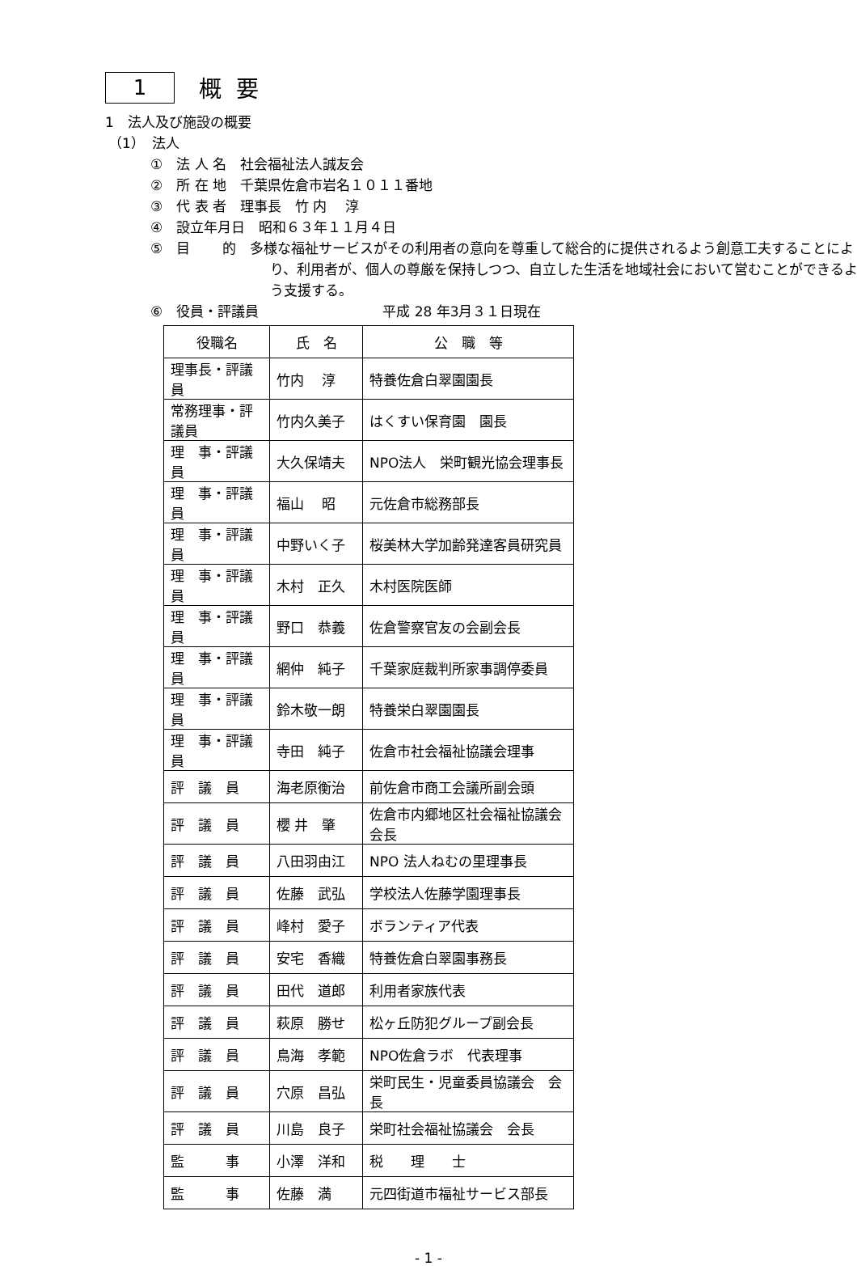1
概要
1　法人及び施設の概要
（1）　法人
①　法 人 名　社会福祉法人誠友会
②　所 在 地　千葉県佐倉市岩名１０１１番地
③　代 表 者　理事長　竹 内　 淳
④　設立年月日　昭和６３年１１月４日
⑤　目　　 的　多様な福祉サービスがその利用者の意向を尊重して総合的に提供されるよう創意工夫することにより、利用者が、個人の尊厳を保持しつつ、自立した生活を地域社会において営むことができるよう支援する。
⑥　役員・評議員　　　　　　　　　平成 28 年3月３１日現在
| 役職名 | 氏 名 | 公 職 等 |
| --- | --- | --- |
| 理事長・評議員 | 竹内 淳 | 特養佐倉白翠園園長 |
| 常務理事・評議員 | 竹内久美子 | はくすい保育園 園長 |
| 理 事・評議員 | 大久保靖夫 | NPO法人 栄町観光協会理事長 |
| 理 事・評議員 | 福山 昭 | 元佐倉市総務部長 |
| 理 事・評議員 | 中野いく子 | 桜美林大学加齢発達客員研究員 |
| 理 事・評議員 | 木村 正久 | 木村医院医師 |
| 理 事・評議員 | 野口 恭義 | 佐倉警察官友の会副会長 |
| 理 事・評議員 | 網仲 純子 | 千葉家庭裁判所家事調停委員 |
| 理 事・評議員 | 鈴木敬一朗 | 特養栄白翠園園長 |
| 理 事・評議員 | 寺田 純子 | 佐倉市社会福祉協議会理事 |
| 評 議 員 | 海老原衡治 | 前佐倉市商工会議所副会頭 |
| 評 議 員 | 櫻 井 肇 | 佐倉市内郷地区社会福祉協議会会長 |
| 評 議 員 | 八田羽由江 | NPO 法人ねむの里理事長 |
| 評 議 員 | 佐藤 武弘 | 学校法人佐藤学園理事長 |
| 評 議 員 | 峰村 愛子 | ボランティア代表 |
| 評 議 員 | 安宅 香織 | 特養佐倉白翠園事務長 |
| 評 議 員 | 田代 道郎 | 利用者家族代表 |
| 評 議 員 | 萩原 勝せ | 松ヶ丘防犯グループ副会長 |
| 評 議 員 | 鳥海 孝範 | NPO佐倉ラボ 代表理事 |
| 評 議 員 | 穴原 昌弘 | 栄町民生・児童委員協議会 会長 |
| 評 議 員 | 川島 良子 | 栄町社会福祉協議会 会長 |
| 監 事 | 小澤 洋和 | 税 理 士 |
| 監 事 | 佐藤 満 | 元四街道市福祉サービス部長 |
- 1 -